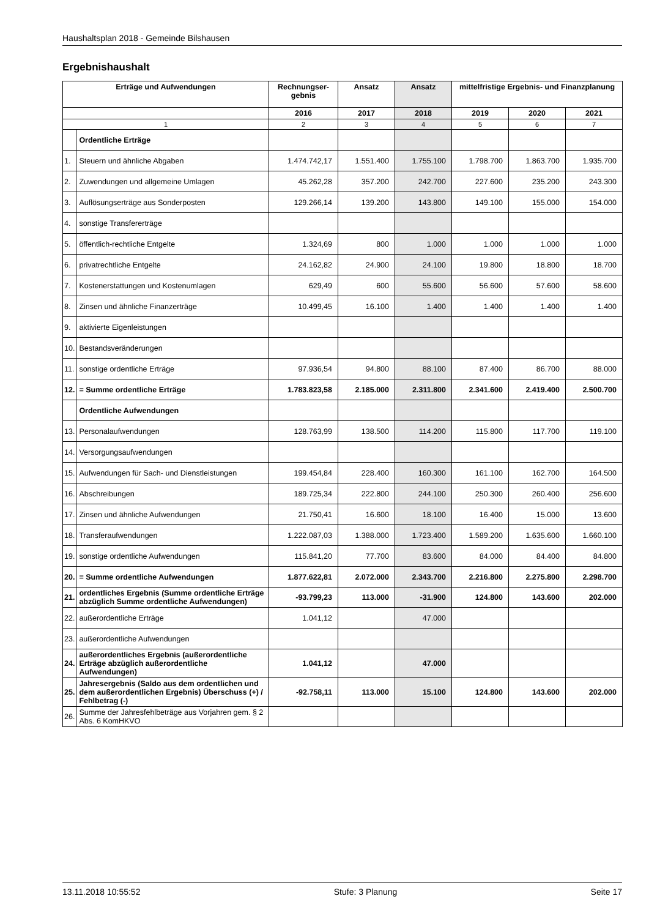Haushaltsplan 2018 - Gemeinde Bilshausen
Ergebnishaushalt
| Erträge und Aufwendungen | | Rechnungser- gebnis | Ansatz | Ansatz | mittelfristige Ergebnis- und Finanzplanung | | |
| --- | --- | --- | --- | --- | --- | --- | --- |
| | | 2016 | 2017 | 2018 | 2019 | 2020 | 2021 |
| 1 | | 2 | 3 | 4 | 5 | 6 | 7 |
| | Ordentliche Erträge | | | | | | |
| 1. | Steuern und ähnliche Abgaben | 1.474.742,17 | 1.551.400 | 1.755.100 | 1.798.700 | 1.863.700 | 1.935.700 |
| 2. | Zuwendungen und allgemeine Umlagen | 45.262,28 | 357.200 | 242.700 | 227.600 | 235.200 | 243.300 |
| 3. | Auflösungserträge aus Sonderposten | 129.266,14 | 139.200 | 143.800 | 149.100 | 155.000 | 154.000 |
| 4. | sonstige Transfererträge | | | | | | |
| 5. | öffentlich-rechtliche Entgelte | 1.324,69 | 800 | 1.000 | 1.000 | 1.000 | 1.000 |
| 6. | privatrechtliche Entgelte | 24.162,82 | 24.900 | 24.100 | 19.800 | 18.800 | 18.700 |
| 7. | Kostenerstattungen und Kostenumlagen | 629,49 | 600 | 55.600 | 56.600 | 57.600 | 58.600 |
| 8. | Zinsen und ähnliche Finanzerträge | 10.499,45 | 16.100 | 1.400 | 1.400 | 1.400 | 1.400 |
| 9. | aktivierte Eigenleistungen | | | | | | |
| 10. | Bestandsveränderungen | | | | | | |
| 11. | sonstige ordentliche Erträge | 97.936,54 | 94.800 | 88.100 | 87.400 | 86.700 | 88.000 |
| 12. | = Summe ordentliche Erträge | 1.783.823,58 | 2.185.000 | 2.311.800 | 2.341.600 | 2.419.400 | 2.500.700 |
| | Ordentliche Aufwendungen | | | | | | |
| 13. | Personalaufwendungen | 128.763,99 | 138.500 | 114.200 | 115.800 | 117.700 | 119.100 |
| 14. | Versorgungsaufwendungen | | | | | | |
| 15. | Aufwendungen für Sach- und Dienstleistungen | 199.454,84 | 228.400 | 160.300 | 161.100 | 162.700 | 164.500 |
| 16. | Abschreibungen | 189.725,34 | 222.800 | 244.100 | 250.300 | 260.400 | 256.600 |
| 17. | Zinsen und ähnliche Aufwendungen | 21.750,41 | 16.600 | 18.100 | 16.400 | 15.000 | 13.600 |
| 18. | Transferaufwendungen | 1.222.087,03 | 1.388.000 | 1.723.400 | 1.589.200 | 1.635.600 | 1.660.100 |
| 19. | sonstige ordentliche Aufwendungen | 115.841,20 | 77.700 | 83.600 | 84.000 | 84.400 | 84.800 |
| 20. | = Summe ordentliche Aufwendungen | 1.877.622,81 | 2.072.000 | 2.343.700 | 2.216.800 | 2.275.800 | 2.298.700 |
| 21. | ordentliches Ergebnis (Summe ordentliche Erträge abzüglich Summe ordentliche Aufwendungen) | -93.799,23 | 113.000 | -31.900 | 124.800 | 143.600 | 202.000 |
| 22. | außerordentliche Erträge | 1.041,12 | | 47.000 | | | |
| 23. | außerordentliche Aufwendungen | | | | | | |
| 24. | außerordentliches Ergebnis (außerordentliche Erträge abzüglich außerordentliche Aufwendungen) | 1.041,12 | | 47.000 | | | |
| 25. | Jahresergebnis (Saldo aus dem ordentlichen und dem außerordentlichen Ergebnis) Überschuss (+) / Fehlbetrag (-) | -92.758,11 | 113.000 | 15.100 | 124.800 | 143.600 | 202.000 |
| 26. | Summe der Jahresfehlbeträge aus Vorjahren gem. § 2 Abs. 6 KomHKVO | | | | | | |
13.11.2018 10:55:52 Stufe: 3 Planung Seite 17